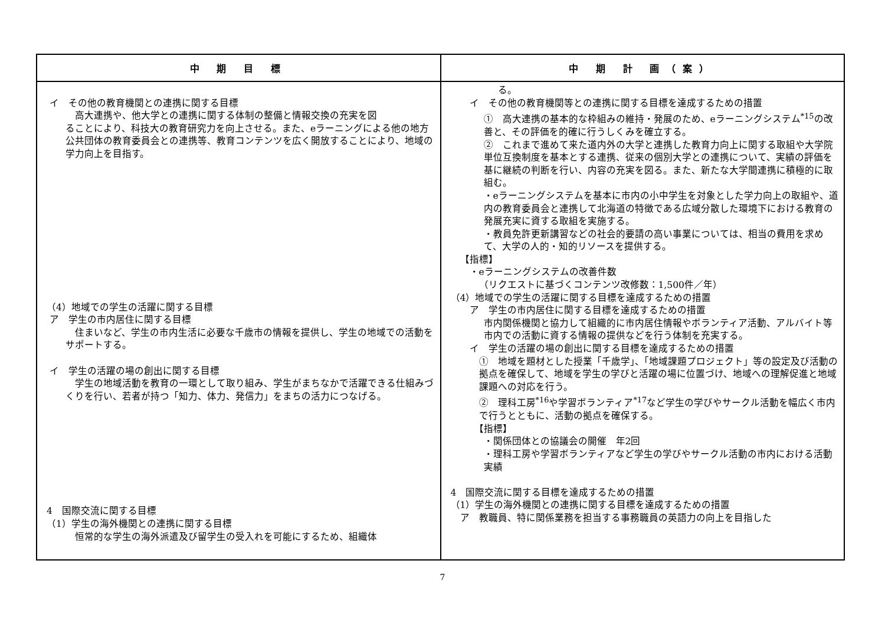| 中 期 目 標 | 中 期 計 画（案） |
| --- | --- |
| イ その他の教育機関との連携に関する目標 高大連携や、他大学との連携に関する体制の整備と情報交換の充実を図 ることにより、科技大の教育研究力を向上させる。また、eラーニングによる他の地方公共団体の教育委員会との連携等、教育コンテンツを広く開放することにより、地域の学力向上を目指す。 （4）地域での学生の活躍に関する目標 ア 学生の市内居住に関する目標 住まいなど、学生の市内生活に必要な千歳市の情報を提供し、学生の地域での活動をサポートする。 イ 学生の活躍の場の創出に関する目標 学生の地域活動を教育の一環として取り組み、学生がまちなかで活躍できる仕組みづくりを行い、若者が持つ「知力、体力、発信力」をまちの活力につなげる。 4 国際交流に関する目標 （1）学生の海外機関との連携に関する目標 恒常的な学生の海外派遣及び留学生の受入れを可能にするため、組織体 | る。 イ その他の教育機関等との連携に関する目標を達成するための措置 ① 高大連携の基本的な枠組みの維持・発展のため、eラーニングシステム<sup>*15</sup>の改善と、その評価を的確に行うしくみを確立する。 ② これまで進めて来た道内外の大学と連携した教育力向上に関する取組や大学院単位互換制度を基本とする連携、従来の個別大学との連携について、実績の評価を基に継続の判断を行い、内容の充実を図る。また、新たな大学間連携に積極的に取組む。 ・eラーニングシステムを基本に市内の小中学生を対象とした学力向上の取組や、道内の教育委員会と連携して北海道の特徴である広域分散した環境下における教育の発展充実に資する取組を実施する。 ・教員免許更新講習などの社会的要請の高い事業については、相当の費用を求めて、大学の人的・知的リソースを提供する。 【指標】 ・eラーニングシステムの改善件数 （リクエストに基づくコンテンツ改修数：1,500件／年） （4）地域での学生の活躍に関する目標を達成するための措置 ア 学生の市内居住に関する目標を達成するための措置 市内関係機関と協力して組織的に市内居住情報やボランティア活動、アルバイト等市内での活動に資する情報の提供などを行う体制を充実する。 イ 学生の活躍の場の創出に関する目標を達成するための措置 ① 地域を題材とした授業「千歳学」、「地域課題プロジェクト」等の設定及び活動の拠点を確保して、地域を学生の学びと活躍の場に位置づけ、地域への理解促進と地域課題への対応を行う。 ② 理科工房<sup>*16</sup>や学習ボランティア<sup>*17</sup>など学生の学びやサークル活動を幅広く市内で行うとともに、活動の拠点を確保する。 【指標】 ・関係団体との協議会の開催 年2回 ・理科工房や学習ボランティアなど学生の学びやサークル活動の市内における活動実績 4 国際交流に関する目標を達成するための措置 （1）学生の海外機関との連携に関する目標を達成するための措置 ア 教職員、特に関係業務を担当する事務職員の英語力の向上を目指した |
7